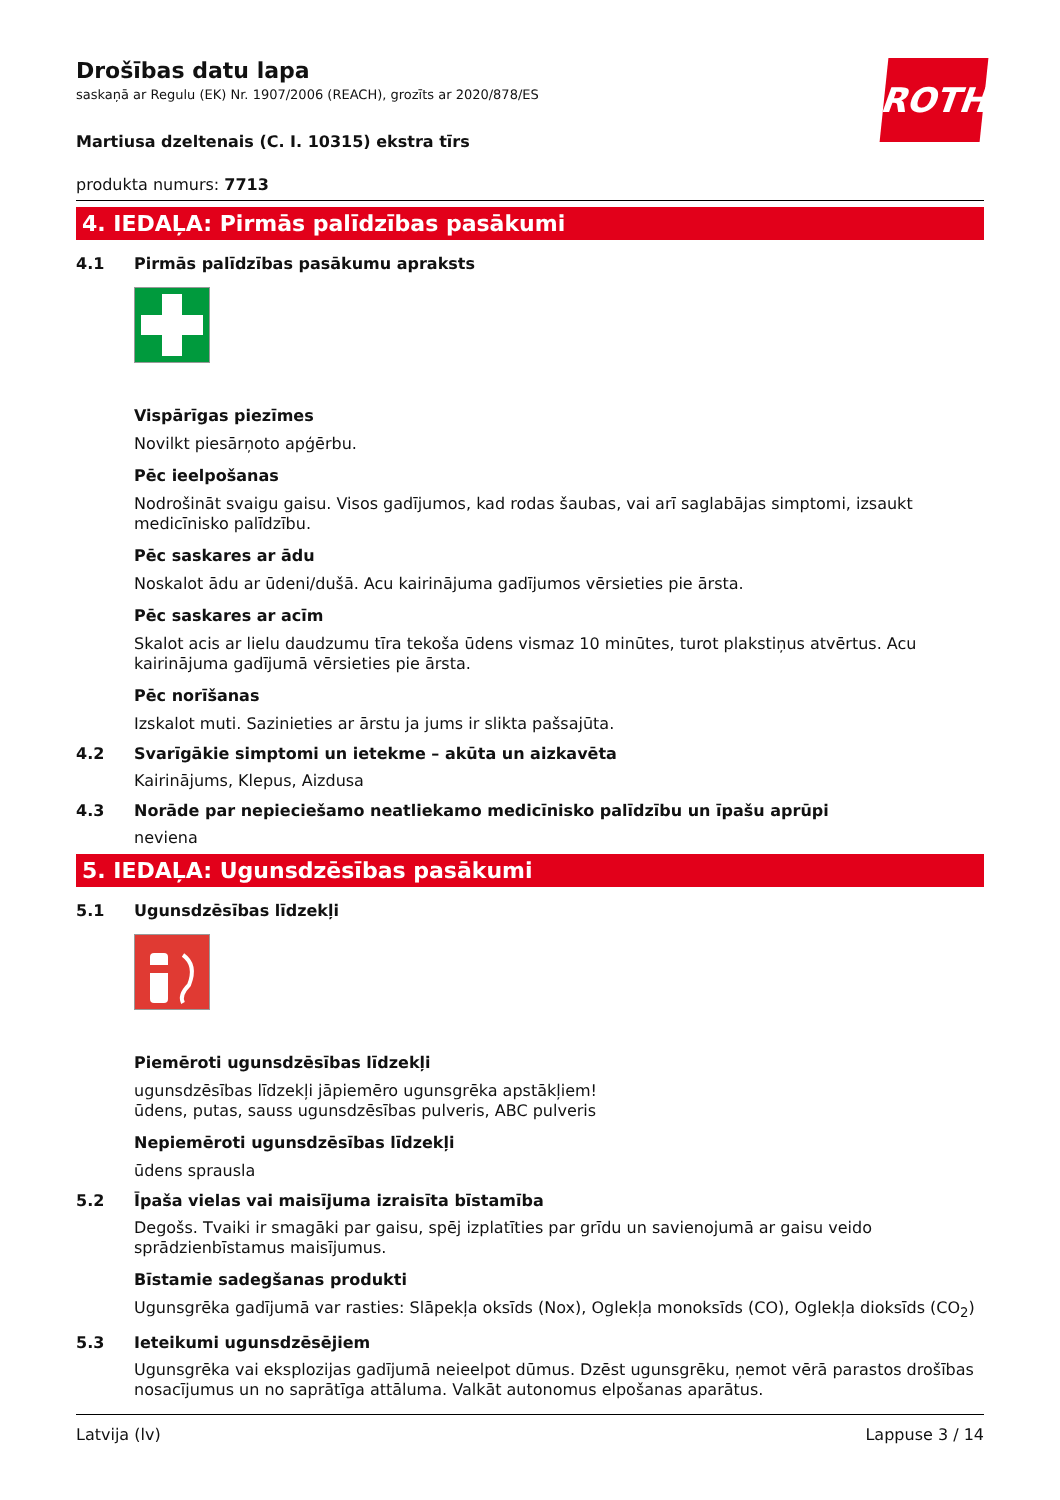ROTH
Drošības datu lapa
saskaņā ar Regulu (EK) Nr. 1907/2006 (REACH), grozīts ar 2020/878/ES
Martiusa dzeltenais (C. I. 10315) ekstra tīrs
produkta numurs: 7713
4. IEDAĻA: Pirmās palīdzības pasākumi
4.1 Pirmās palīdzības pasākumu apraksts
Vispārīgas piezīmes
Novilkt piesārņoto apģērbu.
Pēc ieelpošanas
Nodrošināt svaigu gaisu. Visos gadījumos, kad rodas šaubas, vai arī saglabājas simptomi, izsaukt medicīnisko palīdzību.
Pēc saskares ar ādu
Noskalot ādu ar ūdeni/dušā. Acu kairinājuma gadījumos vērsieties pie ārsta.
Pēc saskares ar acīm
Skalot acis ar lielu daudzumu tīra tekoša ūdens vismaz 10 minūtes, turot plakstiņus atvērtus. Acu kairinājuma gadījumā vērsieties pie ārsta.
Pēc norīšanas
Izskalot muti. Sazinieties ar ārstu ja jums ir slikta pašsajūta.
4.2 Svarīgākie simptomi un ietekme – akūta un aizkavēta
Kairinājums, Klepus, Aizdusa
4.3 Norāde par nepieciešamo neatliekamo medicīnisko palīdzību un īpašu aprūpi
neviena
5. IEDAĻA: Ugunsdzēsības pasākumi
5.1 Ugunsdzēsības līdzekļi
Piemēroti ugunsdzēsības līdzekļi
ugunsdzēsības līdzekļi jāpiemēro ugunsgrēka apstākļiem!
ūdens, putas, sauss ugunsdzēsības pulveris, ABC pulveris
Nepiemēroti ugunsdzēsības līdzekļi
ūdens sprausla
5.2 Īpaša vielas vai maisījuma izraisīta bīstamība
Degošs. Tvaiki ir smagāki par gaisu, spēj izplatīties par grīdu un savienojumā ar gaisu veido sprādzienbīstamus maisījumus.
Bīstamie sadegšanas produkti
Ugunsgrēka gadījumā var rasties: Slāpekļa oksīds (Nox), Oglekļa monoksīds (CO), Oglekļa dioksīds (CO<sub>2</sub>)
5.3 Ieteikumi ugunsdzēsējiem
Ugunsgrēka vai eksplozijas gadījumā neieelpot dūmus. Dzēst ugunsgrēku, ņemot vērā parastos drošības nosacījumus un no saprātīga attāluma. Valkāt autonomus elpošanas aparātus.
Latvija (lv) Lappuse 3 / 14